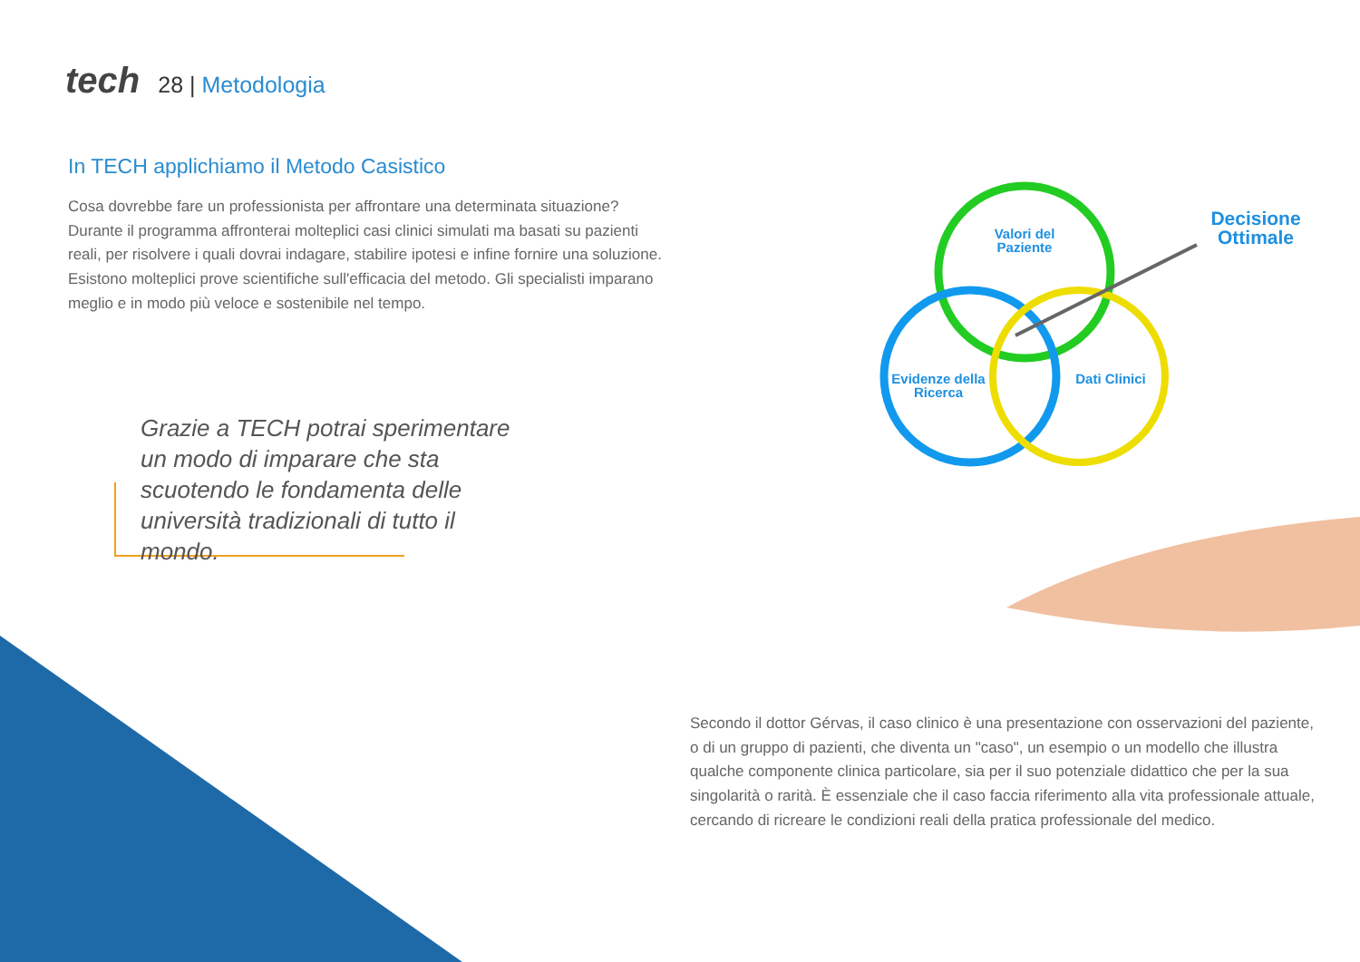tech 28 | Metodologia
In TECH applichiamo il Metodo Casistico
Cosa dovrebbe fare un professionista per affrontare una determinata situazione? Durante il programma affronterai molteplici casi clinici simulati ma basati su pazienti reali, per risolvere i quali dovrai indagare, stabilire ipotesi e infine fornire una soluzione. Esistono molteplici prove scientifiche sull'efficacia del metodo. Gli specialisti imparano meglio e in modo più veloce e sostenibile nel tempo.
Grazie a TECH potrai sperimentare un modo di imparare che sta scuotendo le fondamenta delle università tradizionali di tutto il mondo.
Valori del Paziente
Decisione Ottimale
Evidenze della Ricerca
Dati Clinici
Secondo il dottor Gérvas, il caso clinico è una presentazione con osservazioni del paziente, o di un gruppo di pazienti, che diventa un "caso", un esempio o un modello che illustra qualche componente clinica particolare, sia per il suo potenziale didattico che per la sua singolarità o rarità. È essenziale che il caso faccia riferimento alla vita professionale attuale, cercando di ricreare le condizioni reali della pratica professionale del medico.